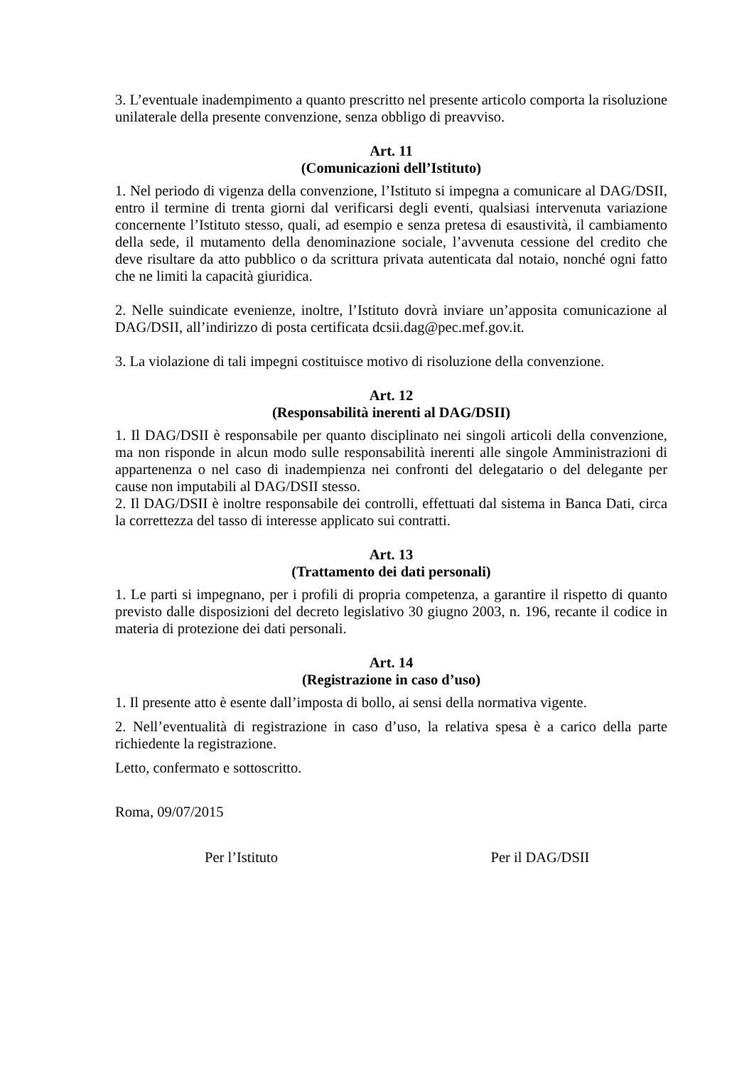3. L’eventuale inadempimento a quanto prescritto nel presente articolo comporta la risoluzione unilaterale della presente convenzione, senza obbligo di preavviso.
Art. 11
(Comunicazioni dell’Istituto)
1. Nel periodo di vigenza della convenzione, l’Istituto si impegna a comunicare al DAG/DSII, entro il termine di trenta giorni dal verificarsi degli eventi, qualsiasi intervenuta variazione concernente l’Istituto stesso, quali, ad esempio e senza pretesa di esaustività, il cambiamento della sede, il mutamento della denominazione sociale, l’avvenuta cessione del credito che deve risultare da atto pubblico o da scrittura privata autenticata dal notaio, nonché ogni fatto che ne limiti la capacità giuridica.
2. Nelle suindicate evenienze, inoltre, l’Istituto dovrà inviare un’apposita comunicazione al DAG/DSII, all’indirizzo di posta certificata dcsii.dag@pec.mef.gov.it.
3. La violazione di tali impegni costituisce motivo di risoluzione della convenzione.
Art. 12
(Responsabilità inerenti al DAG/DSII)
1. Il DAG/DSII è responsabile per quanto disciplinato nei singoli articoli della convenzione, ma non risponde in alcun modo sulle responsabilità inerenti alle singole Amministrazioni di appartenenza o nel caso di inadempienza nei confronti del delegatario o del delegante per cause non imputabili al DAG/DSII stesso.
2. Il DAG/DSII è inoltre responsabile dei controlli, effettuati dal sistema in Banca Dati, circa la correttezza del tasso di interesse applicato sui contratti.
Art. 13
(Trattamento dei dati personali)
1. Le parti si impegnano, per i profili di propria competenza, a garantire il rispetto di quanto previsto dalle disposizioni del decreto legislativo 30 giugno 2003, n. 196, recante il codice in materia di protezione dei dati personali.
Art. 14
(Registrazione in caso d’uso)
1. Il presente atto è esente dall’imposta di bollo, ai sensi della normativa vigente.
2. Nell’eventualità di registrazione in caso d’uso, la relativa spesa è a carico della parte richiedente la registrazione.
Letto, confermato e sottoscritto.
Roma, 09/07/2015
Per l’Istituto Per il DAG/DSII